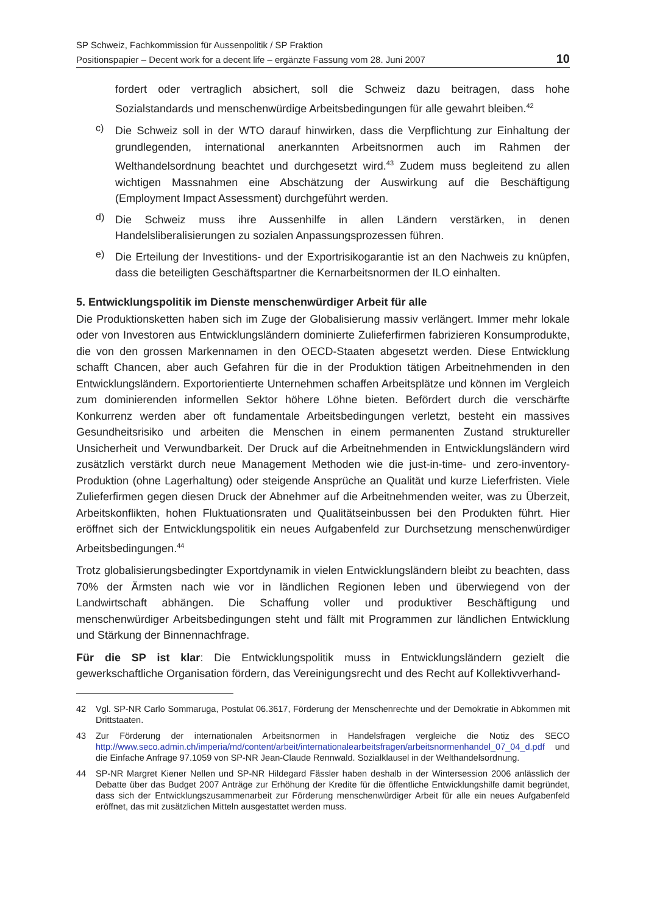SP Schweiz, Fachkommission für Aussenpolitik / SP Fraktion
Positionspapier – Decent work for a decent life – ergänzte Fassung vom 28. Juni 2007
10
fordert oder vertraglich absichert, soll die Schweiz dazu beitragen, dass hohe Sozialstandards und menschenwürdige Arbeitsbedingungen für alle gewahrt bleiben.<sup>42</sup>
c)
Die Schweiz soll in der WTO darauf hinwirken, dass die Verpflichtung zur Einhaltung der grundlegenden, international anerkannten Arbeitsnormen auch im Rahmen der Welthandelsordnung beachtet und durchgesetzt wird.<sup>43</sup> Zudem muss begleitend zu allen wichtigen Massnahmen eine Abschätzung der Auswirkung auf die Beschäftigung (Employment Impact Assessment) durchgeführt werden.
d)
Die Schweiz muss ihre Aussenhilfe in allen Ländern verstärken, in denen Handelsliberalisierungen zu sozialen Anpassungsprozessen führen.
e)
Die Erteilung der Investitions- und der Exportrisikogarantie ist an den Nachweis zu knüpfen, dass die beteiligten Geschäftspartner die Kernarbeitsnormen der ILO einhalten.
5. Entwicklungspolitik im Dienste menschenwürdiger Arbeit für alle
Die Produktionsketten haben sich im Zuge der Globalisierung massiv verlängert. Immer mehr lokale oder von Investoren aus Entwicklungsländern dominierte Zulieferfirmen fabrizieren Konsumprodukte, die von den grossen Markennamen in den OECD-Staaten abgesetzt werden. Diese Entwicklung schafft Chancen, aber auch Gefahren für die in der Produktion tätigen Arbeitnehmenden in den Entwicklungsländern. Exportorientierte Unternehmen schaffen Arbeitsplätze und können im Vergleich zum dominierenden informellen Sektor höhere Löhne bieten. Befördert durch die verschärfte Konkurrenz werden aber oft fundamentale Arbeitsbedingungen verletzt, besteht ein massives Gesundheitsrisiko und arbeiten die Menschen in einem permanenten Zustand struktureller Unsicherheit und Verwundbarkeit. Der Druck auf die Arbeitnehmenden in Entwicklungsländern wird zusätzlich verstärkt durch neue Management Methoden wie die just-in-time- und zero-inventory-Produktion (ohne Lagerhaltung) oder steigende Ansprüche an Qualität und kurze Lieferfristen. Viele Zulieferfirmen gegen diesen Druck der Abnehmer auf die Arbeitnehmenden weiter, was zu Überzeit, Arbeitskonflikten, hohen Fluktuationsraten und Qualitätseinbussen bei den Produkten führt. Hier eröffnet sich der Entwicklungspolitik ein neues Aufgabenfeld zur Durchsetzung menschenwürdiger Arbeitsbedingungen.<sup>44</sup>
Trotz globalisierungsbedingter Exportdynamik in vielen Entwicklungsländern bleibt zu beachten, dass 70% der Ärmsten nach wie vor in ländlichen Regionen leben und überwiegend von der Landwirtschaft abhängen. Die Schaffung voller und produktiver Beschäftigung und menschenwürdiger Arbeitsbedingungen steht und fällt mit Programmen zur ländlichen Entwicklung und Stärkung der Binnennachfrage.
Für die SP ist klar: Die Entwicklungspolitik muss in Entwicklungsländern gezielt die gewerkschaftliche Organisation fördern, das Vereinigungsrecht und des Recht auf Kollektivverhand-
42 Vgl. SP-NR Carlo Sommaruga, Postulat 06.3617, Förderung der Menschenrechte und der Demokratie in Abkommen mit Drittstaaten.
43 Zur Förderung der internationalen Arbeitsnormen in Handelsfragen vergleiche die Notiz des SECO http://www.seco.admin.ch/imperia/md/content/arbeit/internationalearbeitsfragen/arbeitsnormenhandel_07_04_d.pdf und die Einfache Anfrage 97.1059 von SP-NR Jean-Claude Rennwald. Sozialklausel in der Welthandelsordnung.
44 SP-NR Margret Kiener Nellen und SP-NR Hildegard Fässler haben deshalb in der Wintersession 2006 anlässlich der Debatte über das Budget 2007 Anträge zur Erhöhung der Kredite für die öffentliche Entwicklungshilfe damit begründet, dass sich der Entwicklungszusammenarbeit zur Förderung menschenwürdiger Arbeit für alle ein neues Aufgabenfeld eröffnet, das mit zusätzlichen Mitteln ausgestattet werden muss.